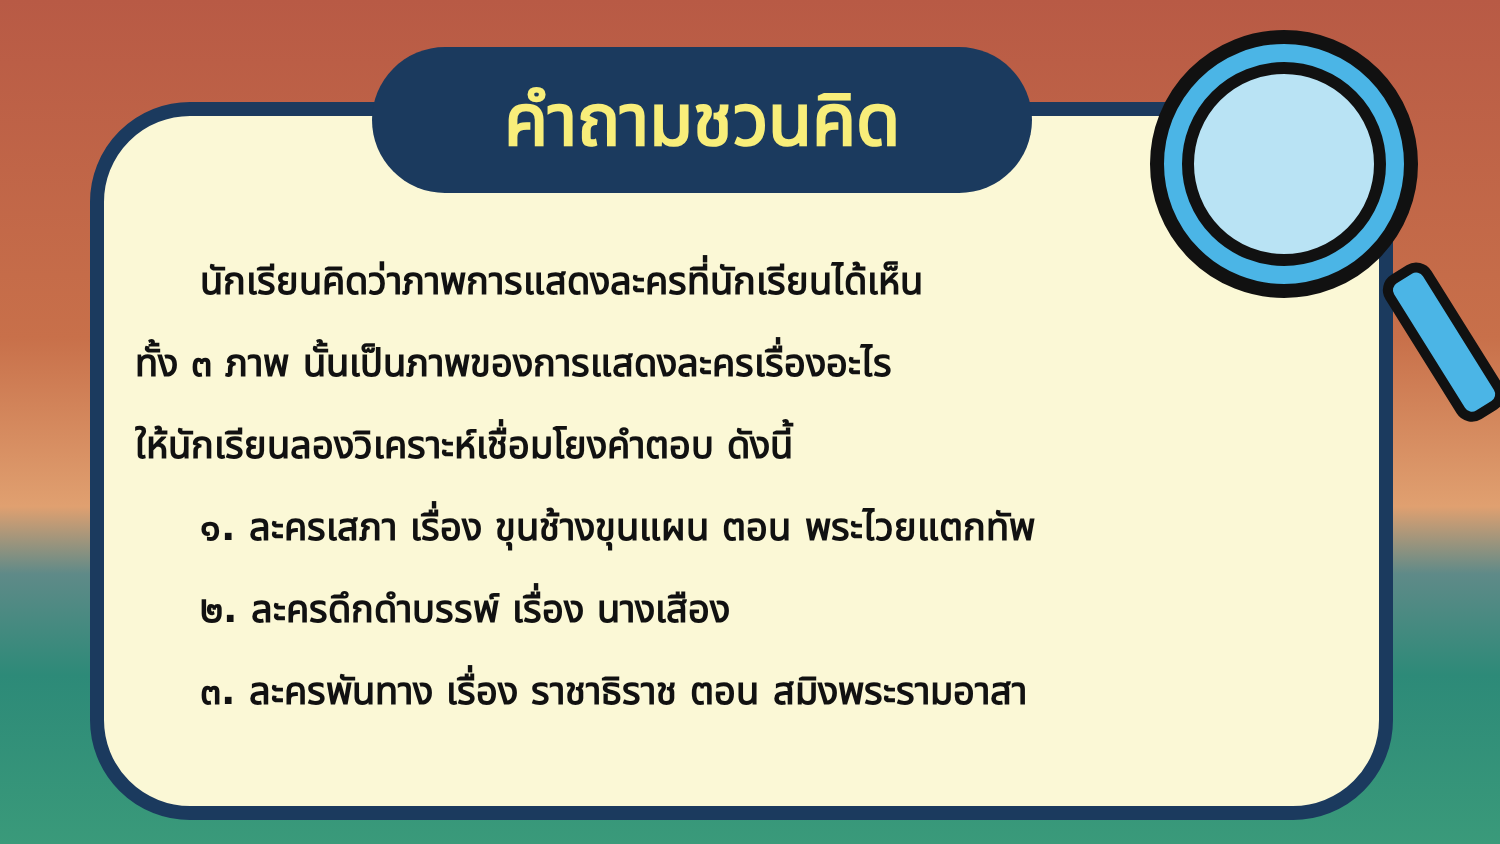คำถามชวนคิด
นักเรียนคิดว่าภาพการแสดงละครที่นักเรียนได้เห็น
ทั้ง ๓ ภาพ นั้นเป็นภาพของการแสดงละครเรื่องอะไร
ให้นักเรียนลองวิเคราะห์เชื่อมโยงคำตอบ ดังนี้
๑. ละครเสภา เรื่อง ขุนช้างขุนแผน ตอน พระไวยแตกทัพ
๒. ละครดึกดำบรรพ์ เรื่อง นางเสือง
๓. ละครพันทาง เรื่อง ราชาธิราช ตอน สมิงพระรามอาสา